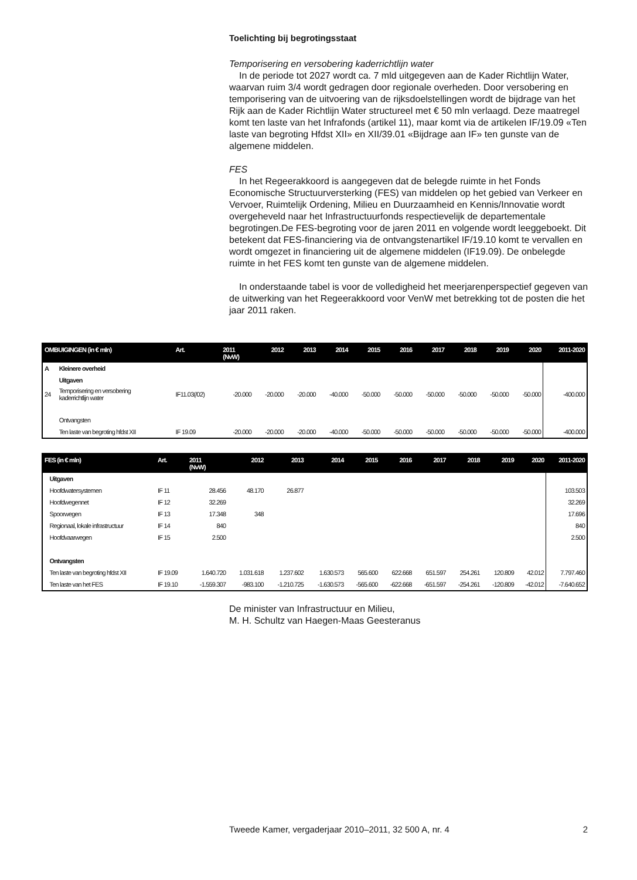Toelichting bij begrotingsstaat
Temporisering en versobering kaderrichtlijn water
In de periode tot 2027 wordt ca. 7 mld uitgegeven aan de Kader Richtlijn Water, waarvan ruim 3/4 wordt gedragen door regionale overheden. Door versobering en temporisering van de uitvoering van de rijksdoelstellingen wordt de bijdrage van het Rijk aan de Kader Richtlijn Water structureel met € 50 mln verlaagd. Deze maatregel komt ten laste van het Infrafonds (artikel 11), maar komt via de artikelen IF/19.09 «Ten laste van begroting Hfdst XII» en XII/39.01 «Bijdrage aan IF» ten gunste van de algemene middelen.
FES
In het Regeerakkoord is aangegeven dat de belegde ruimte in het Fonds Economische Structuurversterking (FES) van middelen op het gebied van Verkeer en Vervoer, Ruimtelijk Ordening, Milieu en Duurzaamheid en Kennis/Innovatie wordt overgeheveld naar het Infrastructuurfonds respectievelijk de departementale begrotingen.De FES-begroting voor de jaren 2011 en volgende wordt leeggeboekt. Dit betekent dat FES-financiering via de ontvangstenartikel IF/19.10 komt te vervallen en wordt omgezet in financiering uit de algemene middelen (IF19.09). De onbelegde ruimte in het FES komt ten gunste van de algemene middelen.
In onderstaande tabel is voor de volledigheid het meerjarenperspectief gegeven van de uitwerking van het Regeerakkoord voor VenW met betrekking tot de posten die het jaar 2011 raken.
| OMBUIGINGEN (in € mln) | | Art. | 2011 (NvW) | 2012 | 2013 | 2014 | 2015 | 2016 | 2017 | 2018 | 2019 | 2020 | 2011-2020 |
| --- | --- | --- | --- | --- | --- | --- | --- | --- | --- | --- | --- | --- | --- |
| A | Kleinere overheid | | | | | | | | | | | | |
| | Uitgaven | | | | | | | | | | | | |
| 24 | Temporisering en versobering kaderrichtlijn water | IF11.03(/02) | -20.000 | -20.000 | -20.000 | -40.000 | -50.000 | -50.000 | -50.000 | -50.000 | -50.000 | -50.000 | -400.000 |
| | Ontvangsten | | | | | | | | | | | | |
| | Ten laste van begroting hfdst XII | IF 19.09 | -20.000 | -20.000 | -20.000 | -40.000 | -50.000 | -50.000 | -50.000 | -50.000 | -50.000 | -50.000 | -400.000 |
| FES (in € mln) | | Art. | 2011 (NvW) | 2012 | 2013 | 2014 | 2015 | 2016 | 2017 | 2018 | 2019 | 2020 | 2011-2020 |
| --- | --- | --- | --- | --- | --- | --- | --- | --- | --- | --- | --- | --- | --- |
| | Uitgaven | | | | | | | | | | | | |
| | Hoofdwatersystemen | IF 11 | 28.456 | 48.170 | 26.877 | | | | | | | | 103.503 |
| | Hoofdwegennet | IF 12 | 32.269 | | | | | | | | | | 32.269 |
| | Spoorwegen | IF 13 | 17.348 | 348 | | | | | | | | | 17.696 |
| | Regionaal, lokale infrastructuur | IF 14 | 840 | | | | | | | | | | 840 |
| | Hoofdvaarwegen | IF 15 | 2.500 | | | | | | | | | | 2.500 |
| | Ontvangsten | | | | | | | | | | | | |
| | Ten laste van begroting hfdst XII | IF 19.09 | 1.640.720 | 1.031.618 | 1.237.602 | 1.630.573 | 565.600 | 622.668 | 651.597 | 254.261 | 120.809 | 42.012 | 7.797.460 |
| | Ten laste van het FES | IF 19.10 | -1.559.307 | -983.100 | -1.210.725 | -1.630.573 | -565.600 | -622.668 | -651.597 | -254.261 | -120.809 | -42.012 | -7.640.652 |
De minister van Infrastructuur en Milieu,
M. H. Schultz van Haegen-Maas Geesteranus
Tweede Kamer, vergaderjaar 2010–2011, 32 500 A, nr. 4 2